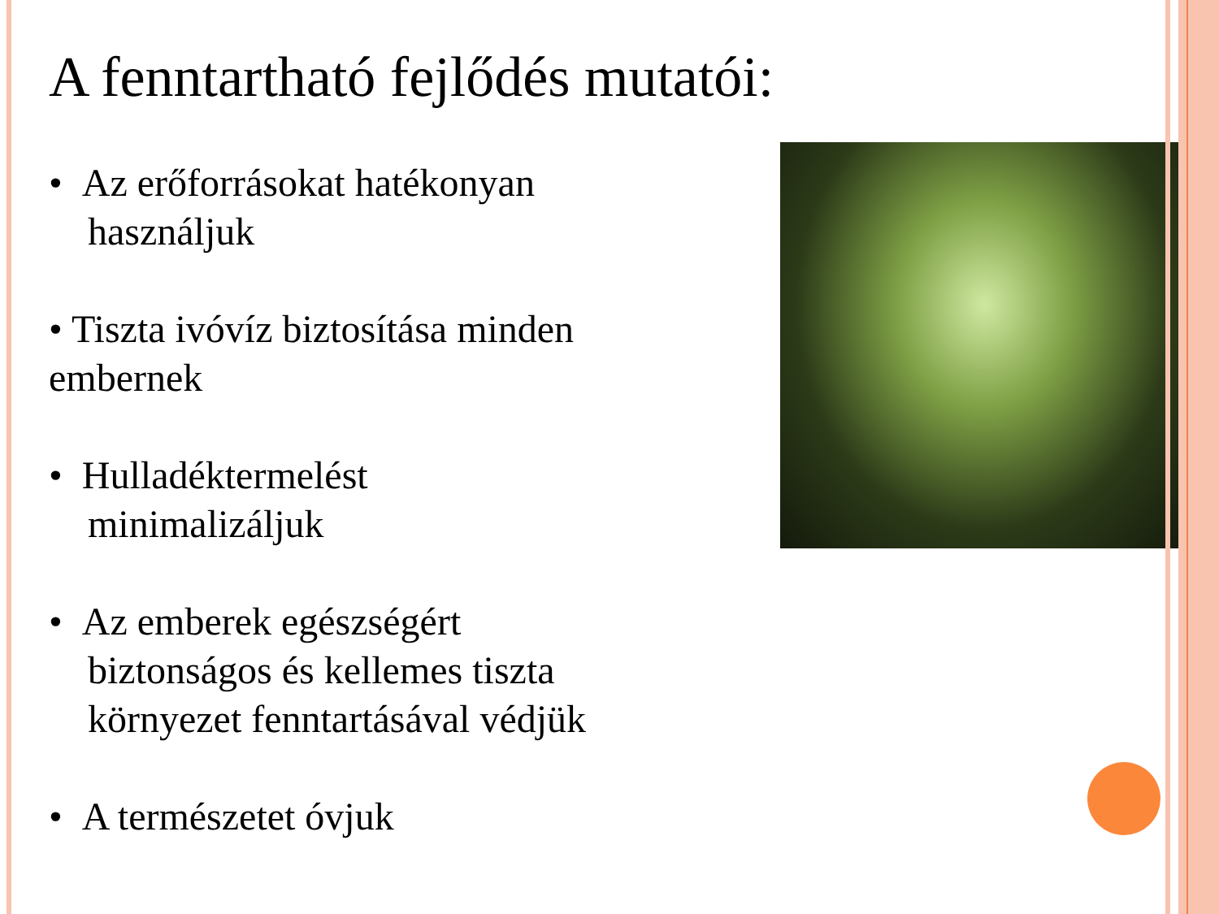A fenntartható fejlődés mutatói:
• Az erőforrásokat hatékonyan
használjuk
• Tiszta ivóvíz biztosítása minden embernek
• Hulladéktermelést
minimalizáljuk
• Az emberek egészségért
biztonságos és kellemes tiszta
környezet fenntartásával védjük
• A természetet óvjuk